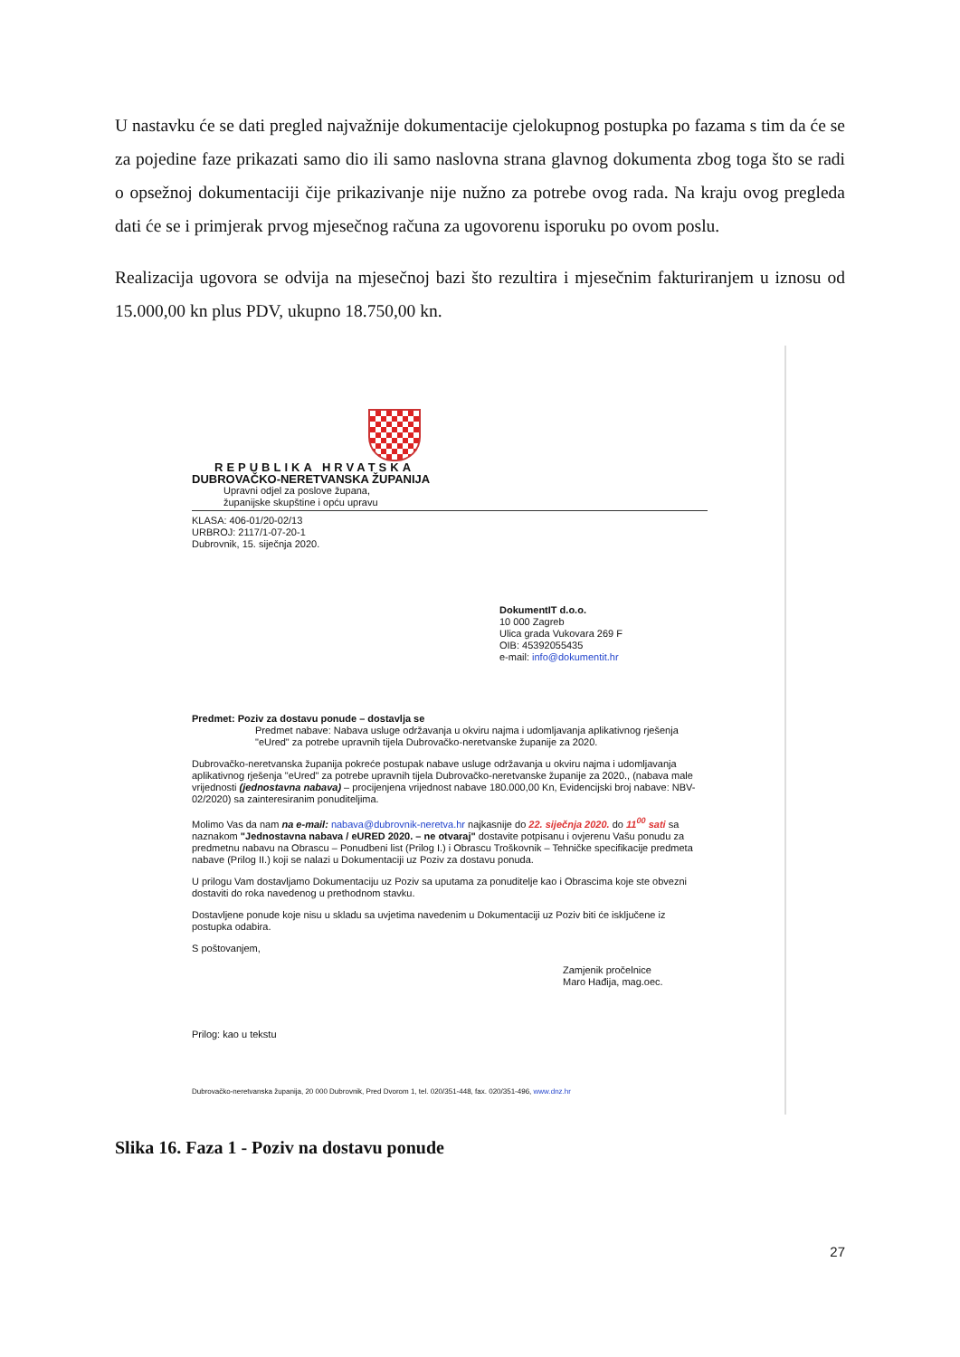U nastavku će se dati pregled najvažnije dokumentacije cjelokupnog postupka po fazama s tim da će se za pojedine faze prikazati samo dio ili samo naslovna strana glavnog dokumenta zbog toga što se radi o opsežnoj dokumentaciji čije prikazivanje nije nužno za potrebe ovog rada. Na kraju ovog pregleda dati će se i primjerak prvog mjesečnog računa za ugovorenu isporuku po ovom poslu.
Realizacija ugovora se odvija na mjesečnoj bazi što rezultira i mjesečnim fakturiranjem u iznosu od 15.000,00 kn plus PDV, ukupno 18.750,00 kn.
REPUBLIKA HRVATSKA
DUBROVAČKO-NERETVANSKA ŽUPANIJA
Upravni odjel za poslove župana,
županijske skupštine i opću upravu
KLASA: 406-01/20-02/13
URBROJ: 2117/1-07-20-1
Dubrovnik, 15. siječnja 2020.
DokumentIT d.o.o.
10 000 Zagreb
Ulica grada Vukovara 269 F
OIB: 45392055435
e-mail: info@dokumentit.hr
Predmet: Poziv za dostavu ponude – dostavlja se
Predmet nabave: Nabava usluge održavanja u okviru najma i udomljavanja aplikativnog rješenja "eUred" za potrebe upravnih tijela Dubrovačko-neretvanske županije za 2020.
Dubrovačko-neretvanska županija pokreće postupak nabave usluge održavanja u okviru najma i udomljavanja aplikativnog rješenja "eUred" za potrebe upravnih tijela Dubrovačko-neretvanske županije za 2020., (nabava male vrijednosti (jednostavna nabava) – procijenjena vrijednost nabave 180.000,00 Kn, Evidencijski broj nabave: NBV-02/2020) sa zainteresiranim ponuditeljima.
Molimo Vas da nam na e-mail: nabava@dubrovnik-neretva.hr najkasnije do 22. siječnja 2020. do 11<sup>00</sup> sati sa naznakom "Jednostavna nabava / eURED 2020. – ne otvaraj" dostavite potpisanu i ovjerenu Vašu ponudu za predmetnu nabavu na Obrascu – Ponudbeni list (Prilog I.) i Obrascu Troškovnik – Tehničke specifikacije predmeta nabave (Prilog II.) koji se nalazi u Dokumentaciji uz Poziv za dostavu ponuda.
U prilogu Vam dostavljamo Dokumentaciju uz Poziv sa uputama za ponuditelje kao i Obrascima koje ste obvezni dostaviti do roka navedenog u prethodnom stavku.
Dostavljene ponude koje nisu u skladu sa uvjetima navedenim u Dokumentaciji uz Poziv biti će isključene iz postupka odabira.
S poštovanjem,
Zamjenik pročelnice
Maro Hađija, mag.oec.
Prilog: kao u tekstu
Dubrovačko-neretvanska županija, 20 000 Dubrovnik, Pred Dvorom 1, tel. 020/351-448, fax. 020/351-496, www.dnz.hr
Slika 16. Faza 1 - Poziv na dostavu ponude
27